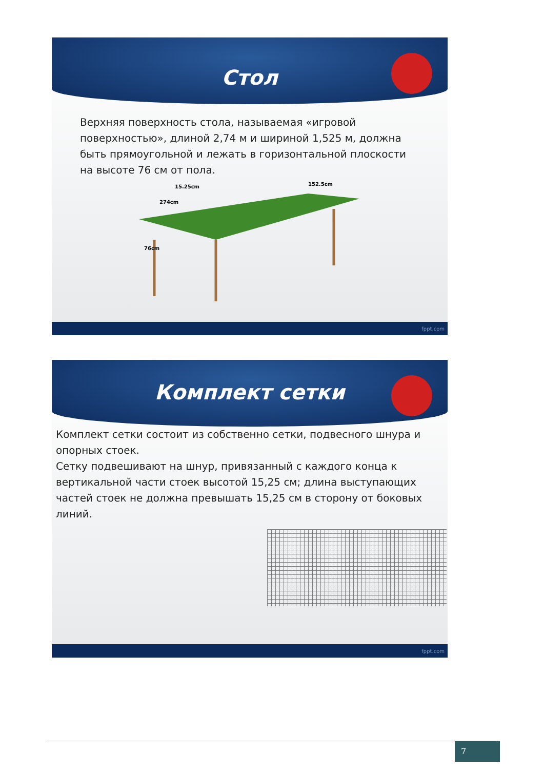Стол
Верхняя поверхность стола, называемая «игровой поверхностью», длиной 2,74 м и шириной 1,525 м, должна быть прямоугольной и лежать в горизонтальной плоскости на высоте 76 см от пола.
15.25cm
152.5cm
274cm
76cm
fppt.com
Комплект сетки
Комплект сетки состоит из собственно сетки, подвесного шнура и опорных стоек.
Сетку подвешивают на шнур, привязанный с каждого конца к вертикальной части стоек высотой 15,25 см; длина выступающих частей стоек не должна превышать 15,25 см в сторону от боковых линий.
fppt.com
7